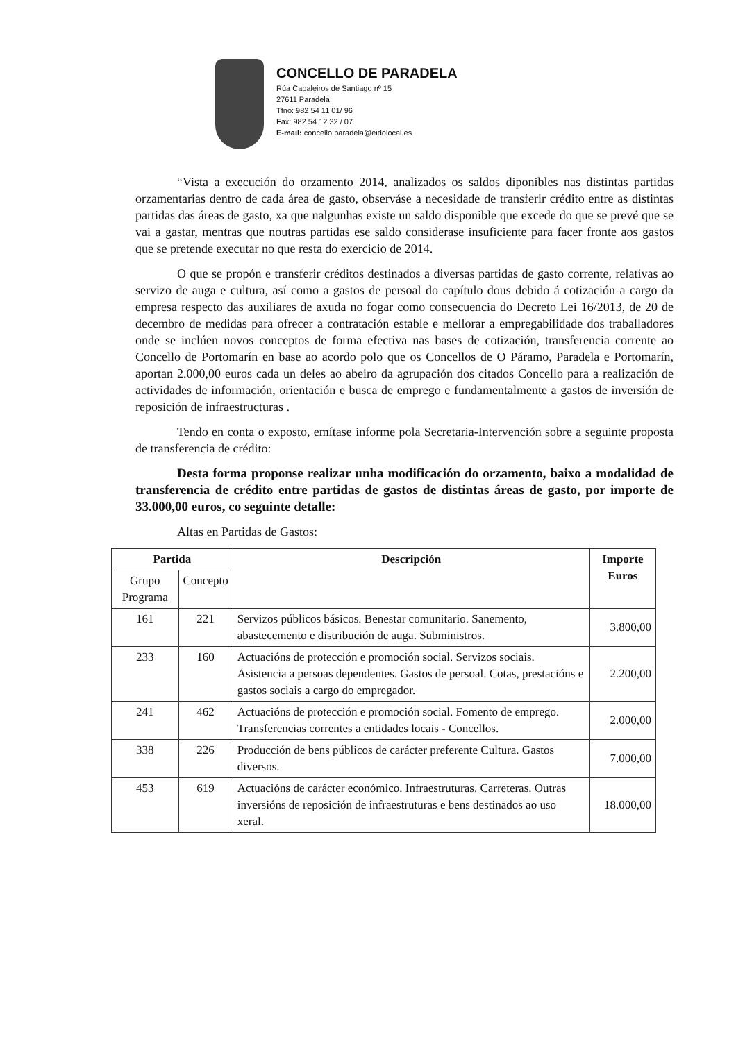CONCELLO DE PARADELA
Rúa Cabaleiros de Santiago nº 15
27611 Paradela
Tfno: 982 54 11 01/ 96
Fax: 982 54 12 32 / 07
E-mail: concello.paradela@eidolocal.es
“Vista a execución do orzamento 2014, analizados os saldos diponibles nas distintas partidas orzamentarias dentro de cada área de gasto, observáse a necesidade de transferir crédito entre as distintas partidas das áreas de gasto, xa que nalgunhas existe un saldo disponible que excede do que se prevé que se vai a gastar, mentras que noutras partidas ese saldo considerase insuficiente para facer fronte aos gastos que se pretende executar no que resta do exercicio de 2014.
O que se propón e transferir créditos destinados a diversas partidas de gasto corrente, relativas ao servizo de auga e cultura, así como a gastos de persoal do capítulo dous debido á cotización a cargo da empresa respecto das auxiliares de axuda no fogar como consecuencia do Decreto Lei 16/2013, de 20 de decembro de medidas para ofrecer a contratación estable e mellorar a empregabilidade dos traballadores onde se inclúen novos conceptos de forma efectiva nas bases de cotización, transferencia corrente ao Concello de Portomarín en base ao acordo polo que os Concellos de O Páramo, Paradela e Portomarín, aportan 2.000,00 euros cada un deles ao abeiro da agrupación dos citados Concello para a realización de actividades de información, orientación e busca de emprego e fundamentalmente a gastos de inversión de reposición de infraestructuras .
Tendo en conta o exposto, emítase informe pola Secretaria-Intervención sobre a seguinte proposta de transferencia de crédito:
Desta forma proponse realizar unha modificación do orzamento, baixo a modalidad de transferencia de crédito entre partidas de gastos de distintas áreas de gasto, por importe de 33.000,00 euros, co seguinte detalle:
Altas en Partidas de Gastos:
| Partida | | Descripción | Importe Euros |
| --- | --- | --- | --- |
| Grupo Programa | Concepto | | |
| 161 | 221 | Servizos públicos básicos. Benestar comunitario. Sanemento, abastecemento e distribución de auga. Subministros. | 3.800,00 |
| 233 | 160 | Actuacións de protección e promoción social. Servizos sociais. Asistencia a persoas dependentes. Gastos de persoal. Cotas, prestacións e gastos sociais a cargo do empregador. | 2.200,00 |
| 241 | 462 | Actuacións de protección e promoción social. Fomento de emprego. Transferencias correntes a entidades locais - Concellos. | 2.000,00 |
| 338 | 226 | Producción de bens públicos de carácter preferente Cultura. Gastos diversos. | 7.000,00 |
| 453 | 619 | Actuacións de carácter económico. Infraestruturas. Carreteras. Outras inversións de reposición de infraestruturas e bens destinados ao uso xeral. | 18.000,00 |